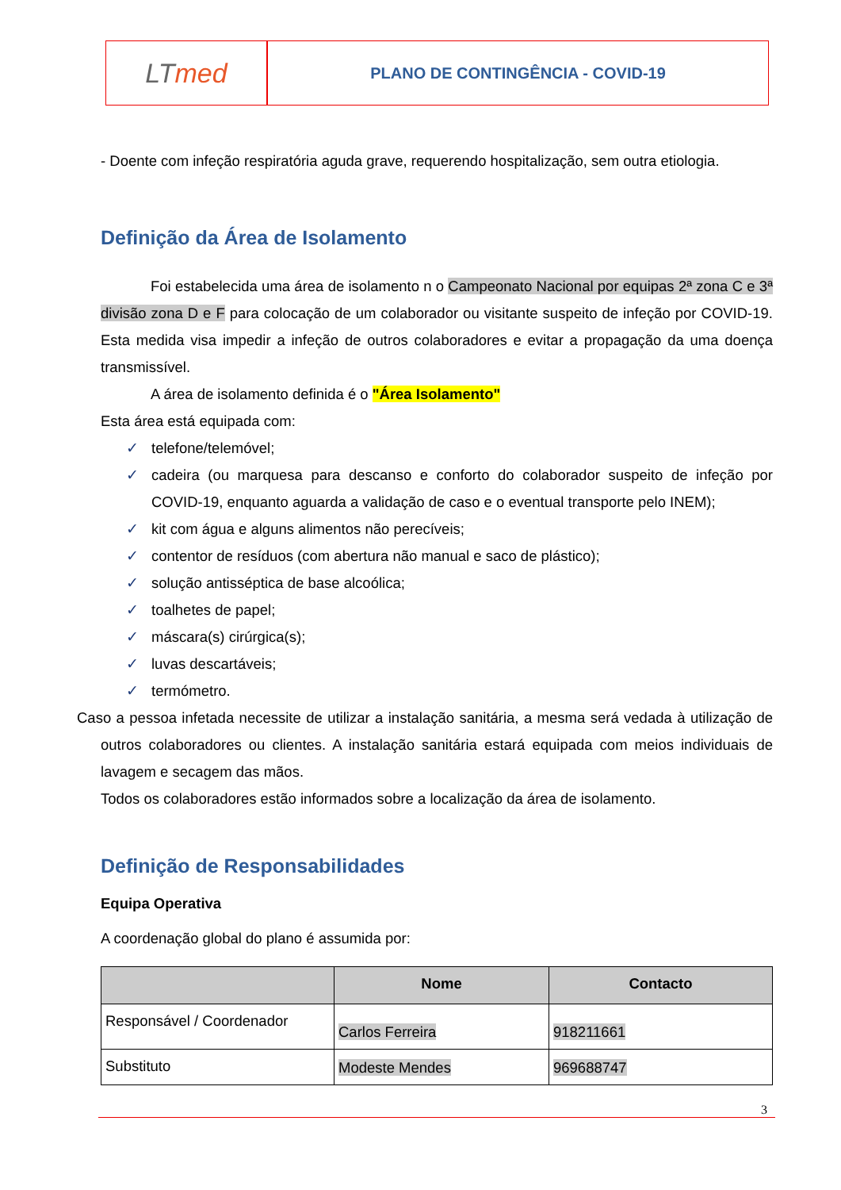LT med
PLANO DE CONTINGÊNCIA - COVID-19
- Doente com infeção respiratória aguda grave, requerendo hospitalização, sem outra etiologia.
Definição da Área de Isolamento
Foi estabelecida uma área de isolamento n o Campeonato Nacional por equipas 2ª zona C e 3ª divisão zona D e F para colocação de um colaborador ou visitante suspeito de infeção por COVID-19. Esta medida visa impedir a infeção de outros colaboradores e evitar a propagação da uma doença transmissível.
A área de isolamento definida é o "Área Isolamento"
Esta área está equipada com:
✓ telefone/telemóvel;
✓ cadeira (ou marquesa para descanso e conforto do colaborador suspeito de infeção por COVID-19, enquanto aguarda a validação de caso e o eventual transporte pelo INEM);
✓ kit com água e alguns alimentos não perecíveis;
✓ contentor de resíduos (com abertura não manual e saco de plástico);
✓ solução antisséptica de base alcoólica;
✓ toalhetes de papel;
✓ máscara(s) cirúrgica(s);
✓ luvas descartáveis;
✓ termómetro.
Caso a pessoa infetada necessite de utilizar a instalação sanitária, a mesma será vedada à utilização de outros colaboradores ou clientes. A instalação sanitária estará equipada com meios individuais de lavagem e secagem das mãos.
Todos os colaboradores estão informados sobre a localização da área de isolamento.
Definição de Responsabilidades
Equipa Operativa
A coordenação global do plano é assumida por:
| | Nome | Contacto |
| --- | --- | --- |
| Responsável / Coordenador | Carlos Ferreira | 918211661 |
| Substituto | Modeste Mendes | 969688747 |
3